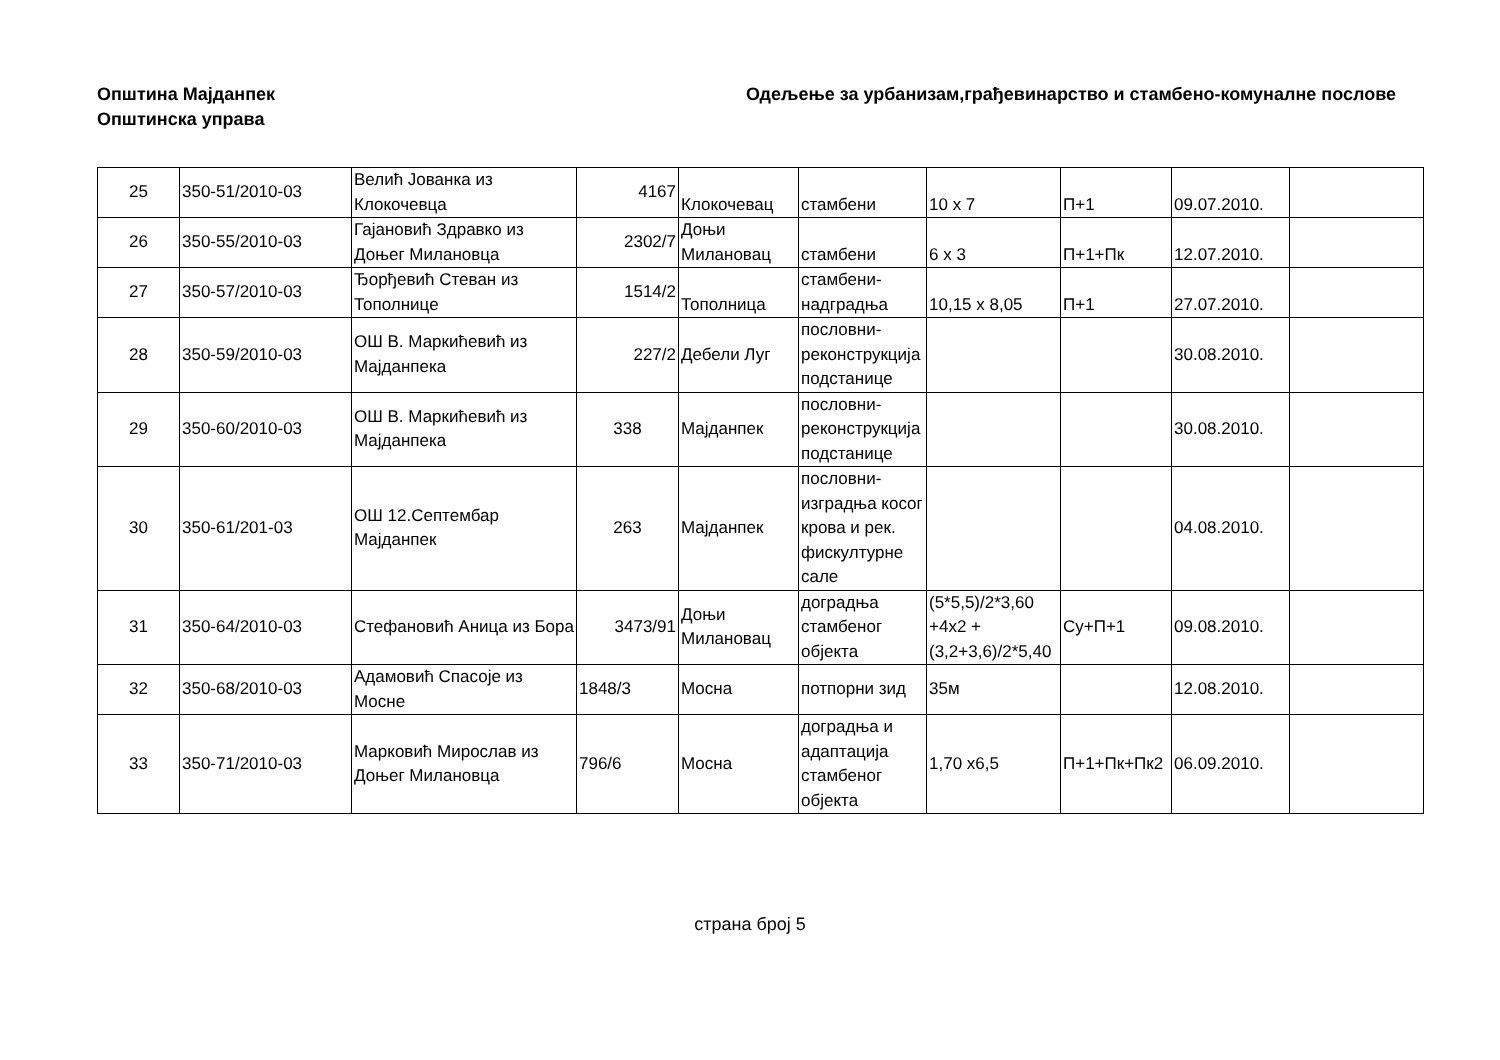Општина Мајданпек
Општинска управа
Одељење за урбанизам,грађевинарство и стамбено-комуналне послове
| 25 | 350-51/2010-03 | Велић Јованка из Клокочевца | 4167 | Клокочевац | стамбени | 10 x 7 | П+1 | 09.07.2010. | |
| 26 | 350-55/2010-03 | Гајановић Здравко из Доњег Милановца | 2302/7 | Доњи Милановац | стамбени | 6 x 3 | П+1+Пк | 12.07.2010. | |
| 27 | 350-57/2010-03 | Ђорђевић Стеван из Тополнице | 1514/2 | Тополница | стамбени-надградња | 10,15 x 8,05 | П+1 | 27.07.2010. | |
| 28 | 350-59/2010-03 | ОШ В. Маркићевић из Мајданпека | 227/2 | Дебели Луг | пословни-реконструкција подстанице | | | 30.08.2010. | |
| 29 | 350-60/2010-03 | ОШ В. Маркићевић из Мајданпека | 338 | Мајданпек | пословни-реконструкција подстанице | | | 30.08.2010. | |
| 30 | 350-61/201-03 | ОШ 12.Септембар Мајданпек | 263 | Мајданпек | пословни-изградња косог крова и рек. фискултурне сале | | | 04.08.2010. | |
| 31 | 350-64/2010-03 | Стефановић Аница из Бора | 3473/91 | Доњи Милановац | доградња стамбеног објекта | (5*5,5)/2*3,60 +4x2 + (3,2+3,6)/2*5,40 | Су+П+1 | 09.08.2010. | |
| 32 | 350-68/2010-03 | Адамовић Спасоје из Мосне | 1848/3 | Мосна | потпорни зид | 35м | | 12.08.2010. | |
| 33 | 350-71/2010-03 | Марковић Мирослав из Доњег Милановца | 796/6 | Мосна | доградња и адаптација стамбеног објекта | 1,70 x6,5 | П+1+Пк+Пк2 | 06.09.2010. | |
страна број 5